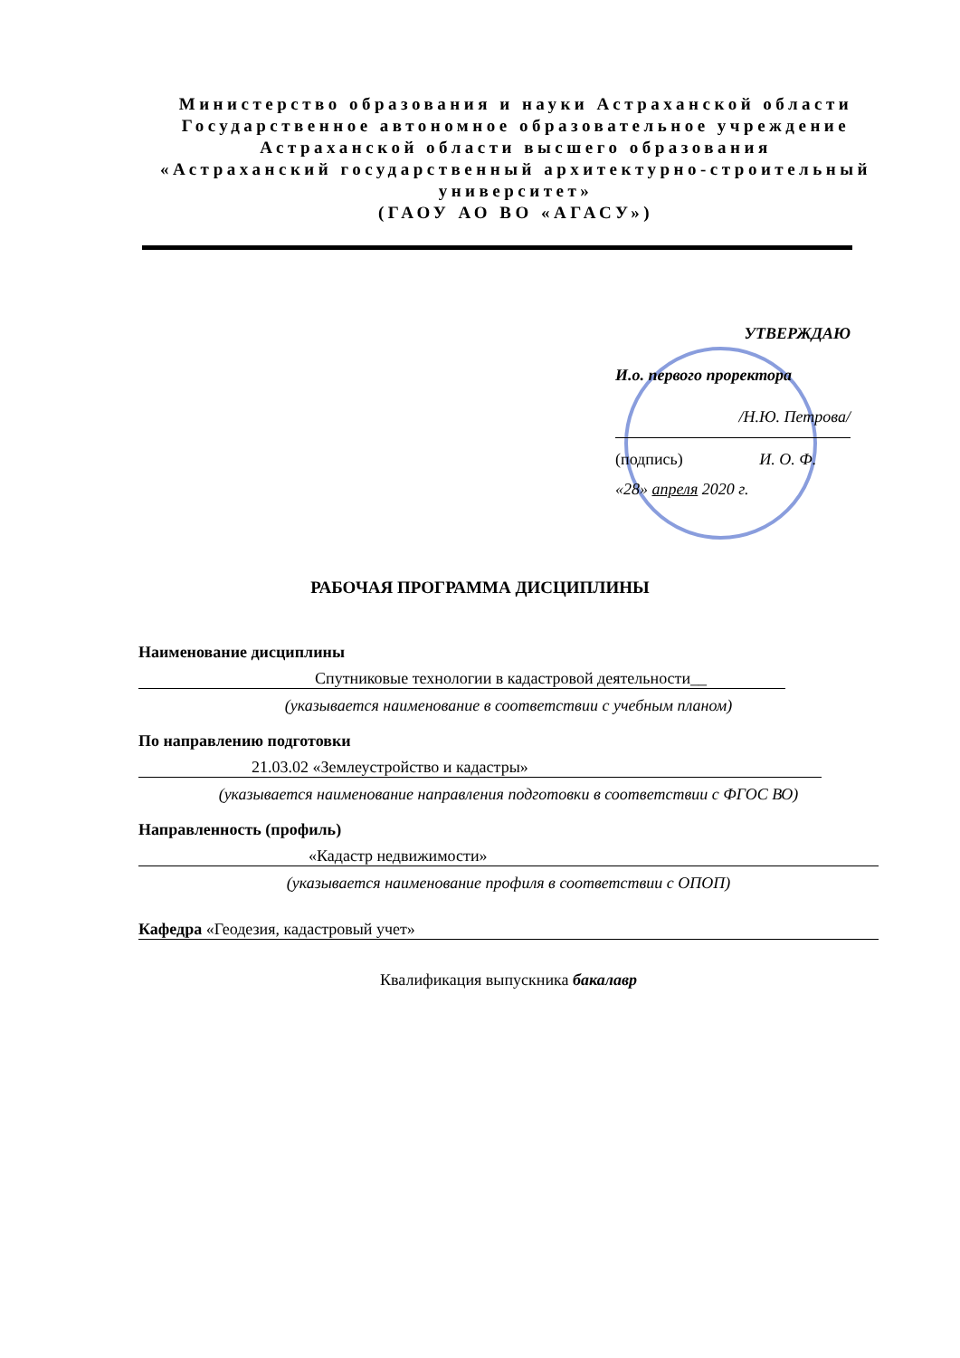Министерство образования и науки Астраханской области
Государственное автономное образовательное учреждение
Астраханской области высшего образования
«Астраханский государственный архитектурно-строительный университет»
(ГАОУ АО ВО «АГАСУ»)
УТВЕРЖДАЮ
И.о. первого проректора
/Н.Ю. Петрова/
(подпись) И. О. Ф.
«28» апреля 2020 г.
РАБОЧАЯ ПРОГРАММА ДИСЦИПЛИНЫ
Наименование дисциплины
Спутниковые технологии в кадастровой деятельности__
(указывается наименование в соответствии с учебным планом)
По направлению подготовки
21.03.02 «Землеустройство и кадастры»
(указывается наименование направления подготовки в соответствии с ФГОС ВО)
Направленность (профиль)
«Кадастр недвижимости»
(указывается наименование профиля в соответствии с ОПОП)
Кафедра «Геодезия, кадастровый учет»
Квалификация выпускника бакалавр